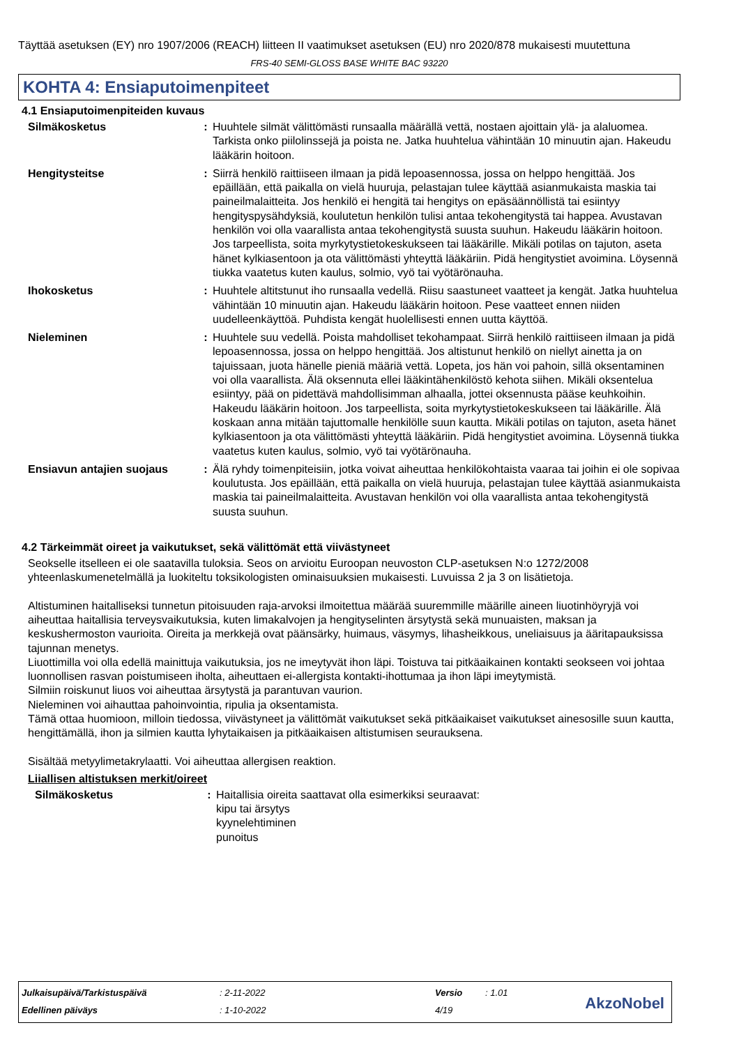Täyttää asetuksen (EY) nro 1907/2006 (REACH) liitteen II vaatimukset asetuksen (EU) nro 2020/878 mukaisesti muutettuna
FRS-40 SEMI-GLOSS BASE WHITE BAC 93220
KOHTA 4: Ensiaputoimenpiteet
4.1 Ensiaputoimenpiteiden kuvaus
| Silmäkosketus | : | Huuhtele silmät välittömästi runsaalla määrällä vettä, nostaen ajoittain ylä- ja alaluomea. Tarkista onko piilolinssejä ja poista ne. Jatka huuhtelua vähintään 10 minuutin ajan. Hakeudu lääkärin hoitoon. |
| Hengitysteitse | : | Siirrä henkilö raittiiseen ilmaan ja pidä lepoasennossa, jossa on helppo hengittää. Jos epäillään, että paikalla on vielä huuruja, pelastajan tulee käyttää asianmukaista maskia tai paineilmalaitteita. Jos henkilö ei hengitä tai hengitys on epäsäännöllistä tai esiintyy hengityspysähdyksiä, koulutetun henkilön tulisi antaa tekohengitystä tai happea. Avustavan henkilön voi olla vaarallista antaa tekohengitystä suusta suuhun. Hakeudu lääkärin hoitoon. Jos tarpeellista, soita myrkytystietokeskukseen tai lääkärille. Mikäli potilas on tajuton, aseta hänet kylkiasentoon ja ota välittömästi yhteyttä lääkäriin. Pidä hengitystiet avoimina. Löysennä tiukka vaatetus kuten kaulus, solmio, vyö tai vyötärönauha. |
| Ihokosketus | : | Huuhtele altitstunut iho runsaalla vedellä. Riisu saastuneet vaatteet ja kengät. Jatka huuhtelua vähintään 10 minuutin ajan. Hakeudu lääkärin hoitoon. Pese vaatteet ennen niiden uudelleenkäyttöä. Puhdista kengät huolellisesti ennen uutta käyttöä. |
| Nieleminen | : | Huuhtele suu vedellä. Poista mahdolliset tekohampaat. Siirrä henkilö raittiiseen ilmaan ja pidä lepoasennossa, jossa on helppo hengittää. Jos altistunut henkilö on niellyt ainetta ja on tajuissaan, juota hänelle pieniä määriä vettä. Lopeta, jos hän voi pahoin, sillä oksentaminen voi olla vaarallista. Älä oksennuta ellei lääkintähenkilöstö kehota siihen. Mikäli oksentelua esiintyy, pää on pidettävä mahdollisimman alhaalla, jottei oksennusta pääse keuhkoihin. Hakeudu lääkärin hoitoon. Jos tarpeellista, soita myrkytystietokeskukseen tai lääkärille. Älä koskaan anna mitään tajuttomalle henkilölle suun kautta. Mikäli potilas on tajuton, aseta hänet kylkiasentoon ja ota välittömästi yhteyttä lääkäriin. Pidä hengitystiet avoimina. Löysennä tiukka vaatetus kuten kaulus, solmio, vyö tai vyötärönauha. |
| Ensiavun antajien suojaus | : | Älä ryhdy toimenpiteisiin, jotka voivat aiheuttaa henkilökohtaista vaaraa tai joihin ei ole sopivaa koulutusta. Jos epäillään, että paikalla on vielä huuruja, pelastajan tulee käyttää asianmukaista maskia tai paineilmalaitteita. Avustavan henkilön voi olla vaarallista antaa tekohengitystä suusta suuhun. |
4.2 Tärkeimmät oireet ja vaikutukset, sekä välittömät että viivästyneet
Seokselle itselleen ei ole saatavilla tuloksia. Seos on arvioitu Euroopan neuvoston CLP-asetuksen N:o 1272/2008 yhteenlaskumenetelmällä ja luokiteltu toksikologisten ominaisuuksien mukaisesti. Luvuissa 2 ja 3 on lisätietoja.
Altistuminen haitalliseksi tunnetun pitoisuuden raja-arvoksi ilmoitettua määrää suuremmille määrille aineen liuotinhöyryjä voi aiheuttaa haitallisia terveysvaikutuksia, kuten limakalvojen ja hengityselinten ärsytystä sekä munuaisten, maksan ja keskushermoston vaurioita. Oireita ja merkkejä ovat päänsärky, huimaus, väsymys, lihasheikkous, uneliaisuus ja ääritapauksissa tajunnan menetys.
Liuottimilla voi olla edellä mainittuja vaikutuksia, jos ne imeytyvät ihon läpi. Toistuva tai pitkäaikainen kontakti seokseen voi johtaa luonnollisen rasvan poistumiseen iholta, aiheuttaen ei-allergista kontakti-ihottumaa ja ihon läpi imeytymistä.
Silmiin roiskunut liuos voi aiheuttaa ärsytystä ja parantuvan vaurion.
Nieleminen voi aihauttaa pahoinvointia, ripulia ja oksentamista.
Tämä ottaa huomioon, milloin tiedossa, viivästyneet ja välittömät vaikutukset sekä pitkäaikaiset vaikutukset ainesosille suun kautta, hengittämällä, ihon ja silmien kautta lyhytaikaisen ja pitkäaikaisen altistumisen seurauksena.
Sisältää metyylimetakrylaatti. Voi aiheuttaa allergisen reaktion.
Liiallisen altistuksen merkit/oireet
| Silmäkosketus | : | Haitallisia oireita saattavat olla esimerkiksi seuraavat: kipu tai ärsytys kyynelehtiminen punoitus |
| Julkaisupäivä/Tarkistuspäivä | : 2-11-2022 | Versio | : 1.01 |
| Edellinen päiväys | : 1-10-2022 | 4/19 | |
AkzoNobel